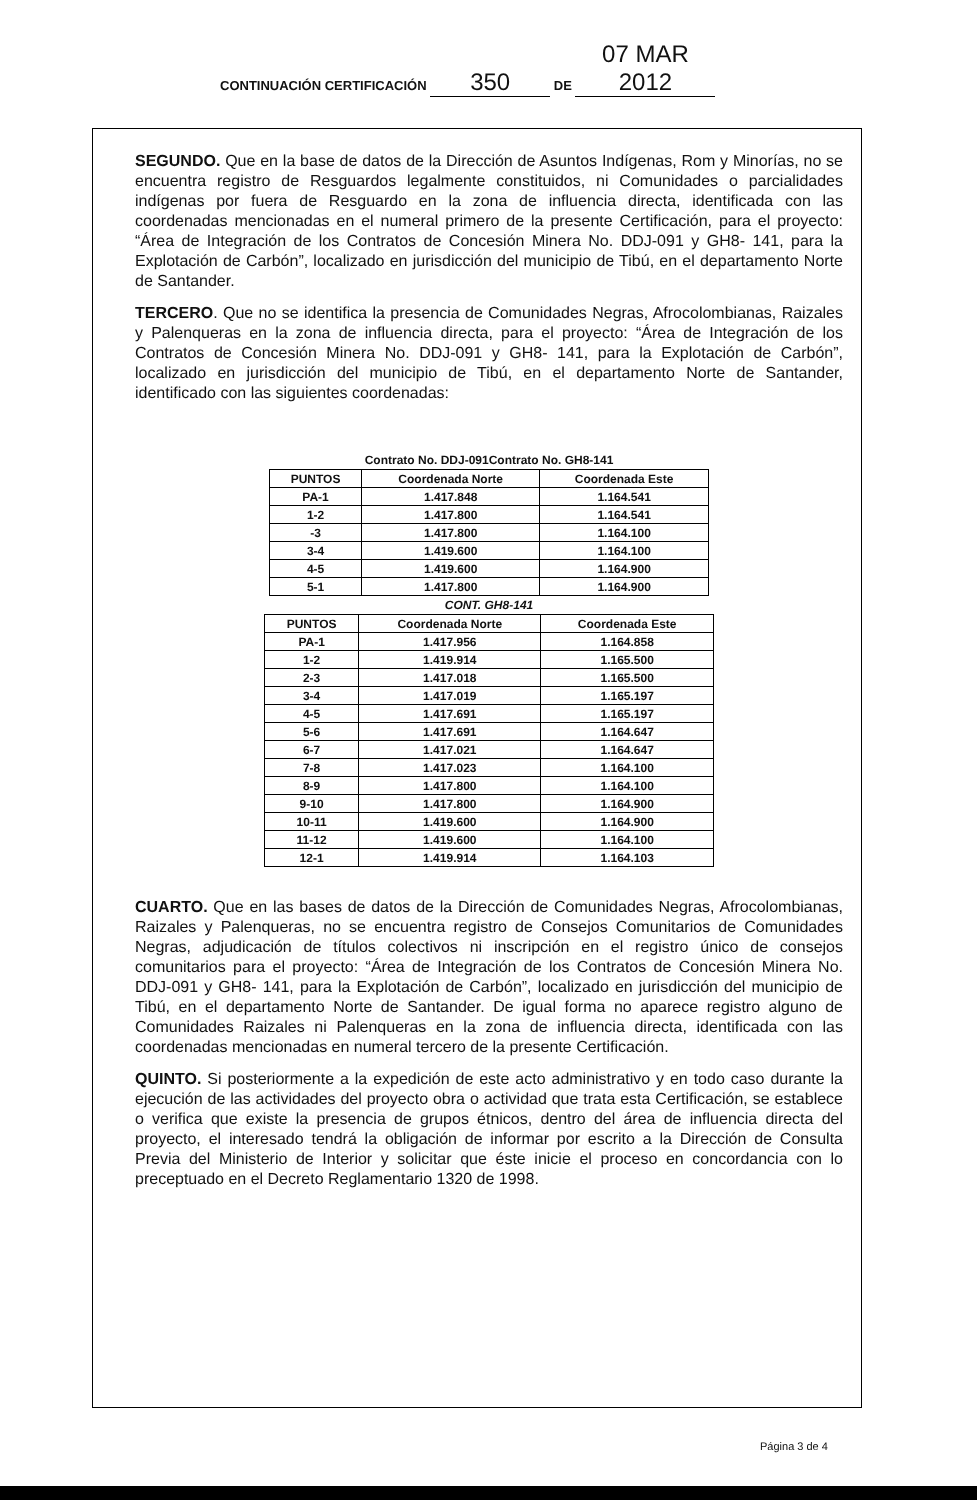CONTINUACIÓN CERTIFICACIÓN 350 DE 07 MAR 2012
SEGUNDO. Que en la base de datos de la Dirección de Asuntos Indígenas, Rom y Minorías, no se encuentra registro de Resguardos legalmente constituidos, ni Comunidades o parcialidades indígenas por fuera de Resguardo en la zona de influencia directa, identificada con las coordenadas mencionadas en el numeral primero de la presente Certificación, para el proyecto: “Área de Integración de los Contratos de Concesión Minera No. DDJ-091 y GH8- 141, para la Explotación de Carbón”, localizado en jurisdicción del municipio de Tibú, en el departamento Norte de Santander.
TERCERO. Que no se identifica la presencia de Comunidades Negras, Afrocolombianas, Raizales y Palenqueras en la zona de influencia directa, para el proyecto: “Área de Integración de los Contratos de Concesión Minera No. DDJ-091 y GH8- 141, para la Explotación de Carbón”, localizado en jurisdicción del municipio de Tibú, en el departamento Norte de Santander, identificado con las siguientes coordenadas:
Contrato No. DDJ-091Contrato No. GH8-141
| PUNTOS | Coordenada Norte | Coordenada Este |
| --- | --- | --- |
| PA-1 | 1.417.848 | 1.164.541 |
| 1-2 | 1.417.800 | 1.164.541 |
| -3 | 1.417.800 | 1.164.100 |
| 3-4 | 1.419.600 | 1.164.100 |
| 4-5 | 1.419.600 | 1.164.900 |
| 5-1 | 1.417.800 | 1.164.900 |
CONT. GH8-141
| PUNTOS | Coordenada Norte | Coordenada Este |
| --- | --- | --- |
| PA-1 | 1.417.956 | 1.164.858 |
| 1-2 | 1.419.914 | 1.165.500 |
| 2-3 | 1.417.018 | 1.165.500 |
| 3-4 | 1.417.019 | 1.165.197 |
| 4-5 | 1.417.691 | 1.165.197 |
| 5-6 | 1.417.691 | 1.164.647 |
| 6-7 | 1.417.021 | 1.164.647 |
| 7-8 | 1.417.023 | 1.164.100 |
| 8-9 | 1.417.800 | 1.164.100 |
| 9-10 | 1.417.800 | 1.164.900 |
| 10-11 | 1.419.600 | 1.164.900 |
| 11-12 | 1.419.600 | 1.164.100 |
| 12-1 | 1.419.914 | 1.164.103 |
CUARTO. Que en las bases de datos de la Dirección de Comunidades Negras, Afrocolombianas, Raizales y Palenqueras, no se encuentra registro de Consejos Comunitarios de Comunidades Negras, adjudicación de títulos colectivos ni inscripción en el registro único de consejos comunitarios para el proyecto: “Área de Integración de los Contratos de Concesión Minera No. DDJ-091 y GH8- 141, para la Explotación de Carbón”, localizado en jurisdicción del municipio de Tibú, en el departamento Norte de Santander. De igual forma no aparece registro alguno de Comunidades Raizales ni Palenqueras en la zona de influencia directa, identificada con las coordenadas mencionadas en numeral tercero de la presente Certificación.
QUINTO. Si posteriormente a la expedición de este acto administrativo y en todo caso durante la ejecución de las actividades del proyecto obra o actividad que trata esta Certificación, se establece o verifica que existe la presencia de grupos étnicos, dentro del área de influencia directa del proyecto, el interesado tendrá la obligación de informar por escrito a la Dirección de Consulta Previa del Ministerio de Interior y solicitar que éste inicie el proceso en concordancia con lo preceptuado en el Decreto Reglamentario 1320 de 1998.
Página 3 de 4